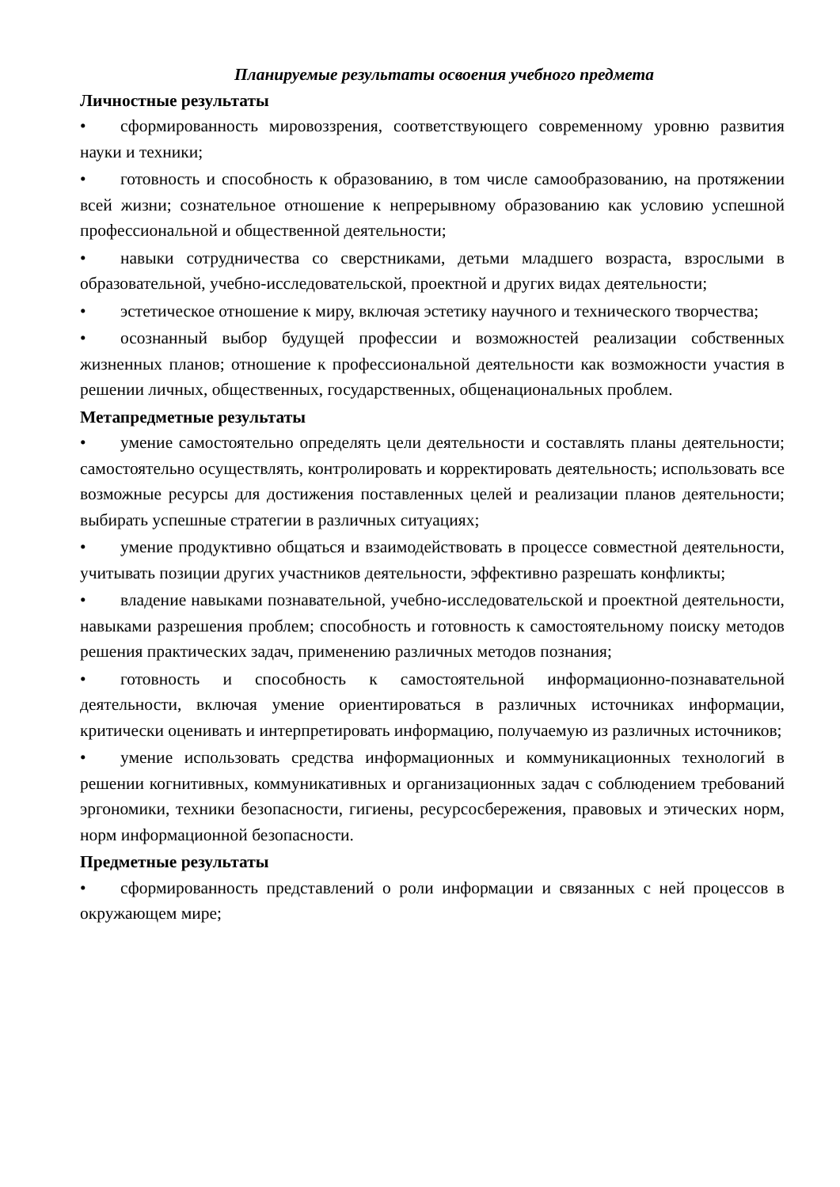Планируемые результаты освоения учебного предмета
Личностные результаты
• сформированность мировоззрения, соответствующего современному уровню развития науки и техники;
• готовность и способность к образованию, в том числе самообразованию, на протяжении всей жизни; сознательное отношение к непрерывному образованию как условию успешной профессиональной и общественной деятельности;
• навыки сотрудничества со сверстниками, детьми младшего возраста, взрослыми в образовательной, учебно-исследовательской, проектной и других видах деятельности;
• эстетическое отношение к миру, включая эстетику научного и технического творчества;
• осознанный выбор будущей профессии и возможностей реализации собственных жизненных планов; отношение к профессиональной деятельности как возможности участия в решении личных, общественных, государственных, общенациональных проблем.
Метапредметные результаты
• умение самостоятельно определять цели деятельности и составлять планы деятельности; самостоятельно осуществлять, контролировать и корректировать деятельность; использовать все возможные ресурсы для достижения поставленных целей и реализации планов деятельности; выбирать успешные стратегии в различных ситуациях;
• умение продуктивно общаться и взаимодействовать в процессе совместной деятельности, учитывать позиции других участников деятельности, эффективно разрешать конфликты;
• владение навыками познавательной, учебно-исследовательской и проектной деятельности, навыками разрешения проблем; способность и готовность к самостоятельному поиску методов решения практических задач, применению различных методов познания;
• готовность и способность к самостоятельной информационно-познавательной деятельности, включая умение ориентироваться в различных источниках информации, критически оценивать и интерпретировать информацию, получаемую из различных источников;
• умение использовать средства информационных и коммуникационных технологий в решении когнитивных, коммуникативных и организационных задач с соблюдением требований эргономики, техники безопасности, гигиены, ресурсосбережения, правовых и этических норм, норм информационной безопасности.
Предметные результаты
• сформированность представлений о роли информации и связанных с ней процессов в окружающем мире;